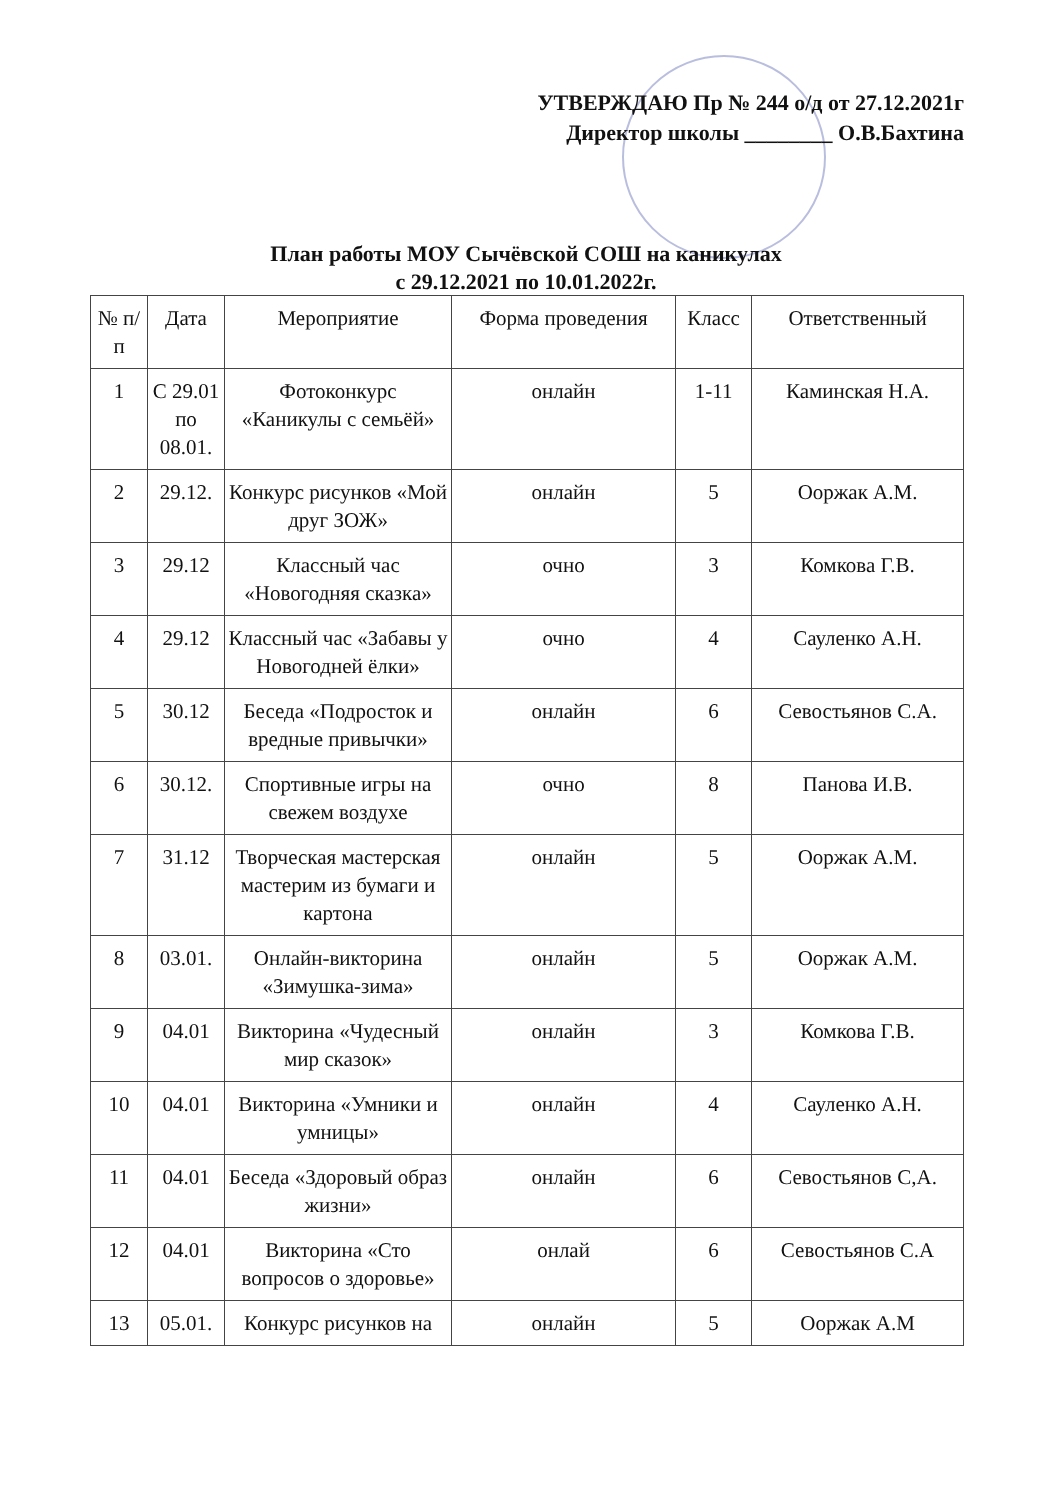УТВЕРЖДАЮ Пр № 244 о/д от 27.12.2021г
Директор школы ________ О.В.Бахтина
План работы МОУ Сычёвской СОШ на каникулах
с 29.12.2021 по 10.01.2022г.
| № п/п | Дата | Мероприятие | Форма проведения | Класс | Ответственный |
| --- | --- | --- | --- | --- | --- |
| 1 | С 29.01 по 08.01. | Фотоконкурс «Каникулы с семьёй» | онлайн | 1-11 | Каминская Н.А. |
| 2 | 29.12. | Конкурс рисунков «Мой друг ЗОЖ» | онлайн | 5 | Ооржак А.М. |
| 3 | 29.12 | Классный час «Новогодняя сказка» | очно | 3 | Комкова Г.В. |
| 4 | 29.12 | Классный час «Забавы у Новогодней ёлки» | очно | 4 | Сауленко А.Н. |
| 5 | 30.12 | Беседа «Подросток и вредные привычки» | онлайн | 6 | Севостьянов С.А. |
| 6 | 30.12. | Спортивные игры на свежем воздухе | очно | 8 | Панова И.В. |
| 7 | 31.12 | Творческая мастерская мастерим из бумаги и картона | онлайн | 5 | Ооржак А.М. |
| 8 | 03.01. | Онлайн-викторина «Зимушка-зима» | онлайн | 5 | Ооржак А.М. |
| 9 | 04.01 | Викторина «Чудесный мир сказок» | онлайн | 3 | Комкова Г.В. |
| 10 | 04.01 | Викторина «Умники и умницы» | онлайн | 4 | Сауленко А.Н. |
| 11 | 04.01 | Беседа «Здоровый образ жизни» | онлайн | 6 | Севостьянов С,А. |
| 12 | 04.01 | Викторина «Сто вопросов о здоровье» | онлай | 6 | Севостьянов С.А |
| 13 | 05.01. | Конкурс рисунков на | онлайн | 5 | Ооржак А.М |